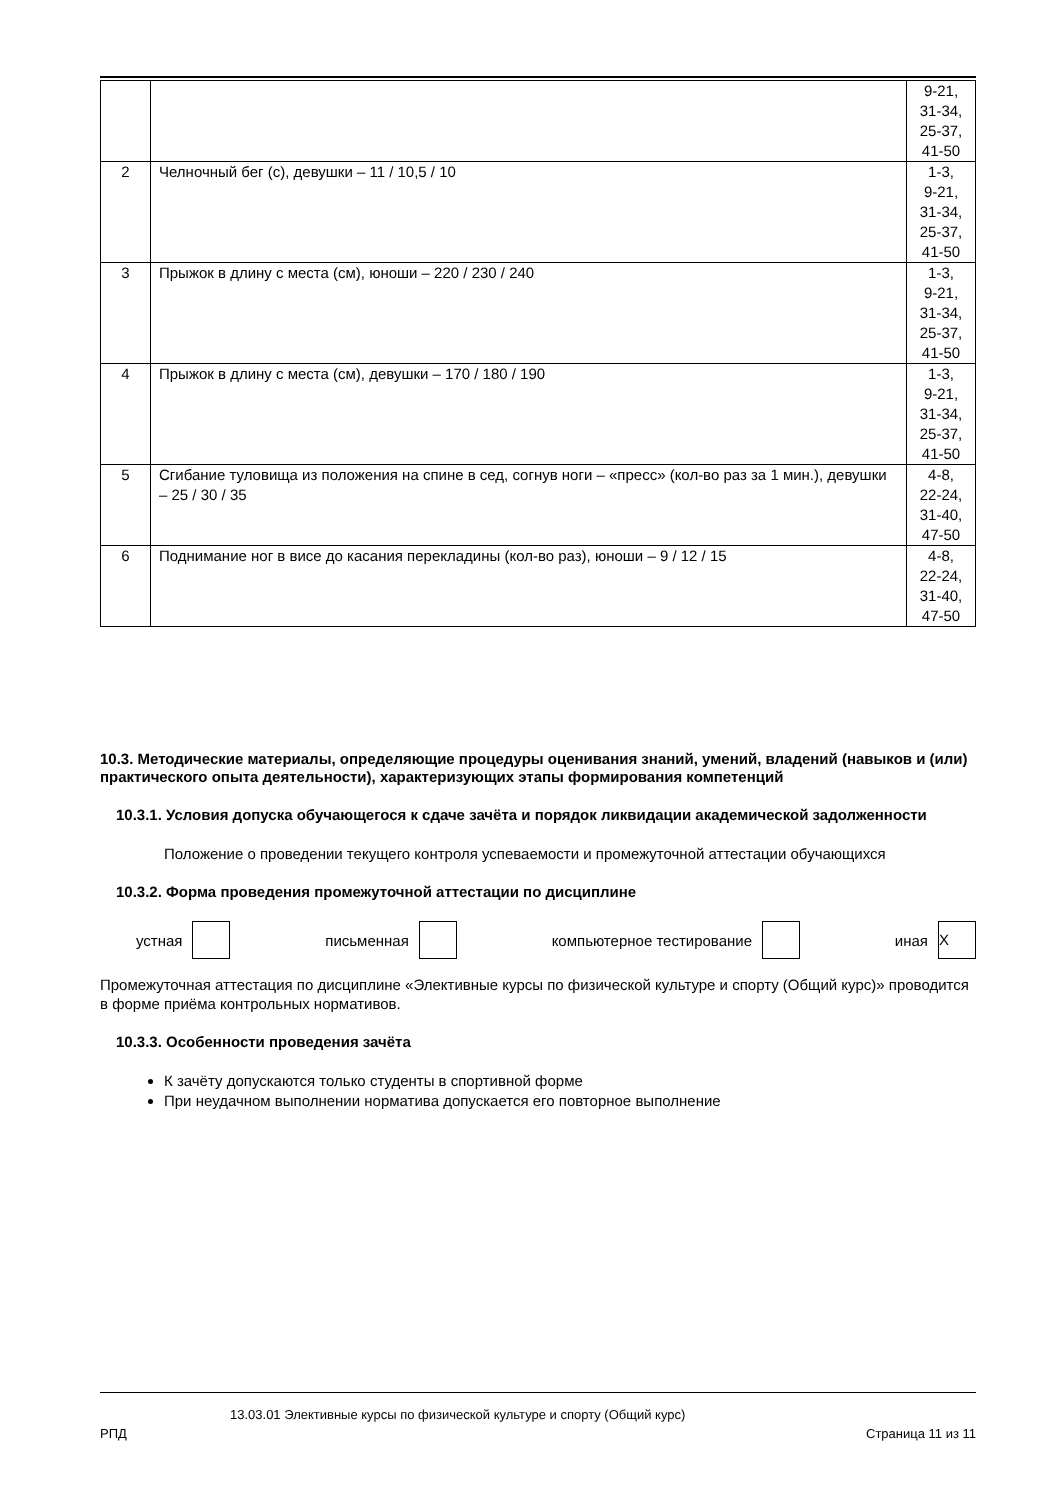| | | 9-21, 31-34, 25-37, 41-50 |
| 2 | Челночный бег (с), девушки – 11 / 10,5 / 10 | 1-3, 9-21, 31-34, 25-37, 41-50 |
| 3 | Прыжок в длину с места (см), юноши – 220 / 230 / 240 | 1-3, 9-21, 31-34, 25-37, 41-50 |
| 4 | Прыжок в длину с места (см), девушки – 170 / 180 / 190 | 1-3, 9-21, 31-34, 25-37, 41-50 |
| 5 | Сгибание туловища из положения на спине в сед, согнув ноги – «пресс» (кол-во раз за 1 мин.), девушки – 25 / 30 / 35 | 4-8, 22-24, 31-40, 47-50 |
| 6 | Поднимание ног в висе до касания перекладины (кол-во раз), юноши – 9 / 12 / 15 | 4-8, 22-24, 31-40, 47-50 |
10.3. Методические материалы, определяющие процедуры оценивания знаний, умений, владений (навыков и (или) практического опыта деятельности), характеризующих этапы формирования компетенций
10.3.1. Условия допуска обучающегося к сдаче зачёта и порядок ликвидации академической задолженности
Положение о проведении текущего контроля успеваемости и промежуточной аттестации обучающихся
10.3.2. Форма проведения промежуточной аттестации по дисциплине
устная письменная компьютерное тестирование иная X
Промежуточная аттестация по дисциплине «Элективные курсы по физической культуре и спорту (Общий курс)» проводится в форме приёма контрольных нормативов.
10.3.3. Особенности проведения зачёта
К зачёту допускаются только студенты в спортивной форме
При неудачном выполнении норматива допускается его повторное выполнение
13.03.01 Элективные курсы по физической культуре и спорту (Общий курс)
РПД Страница 11 из 11